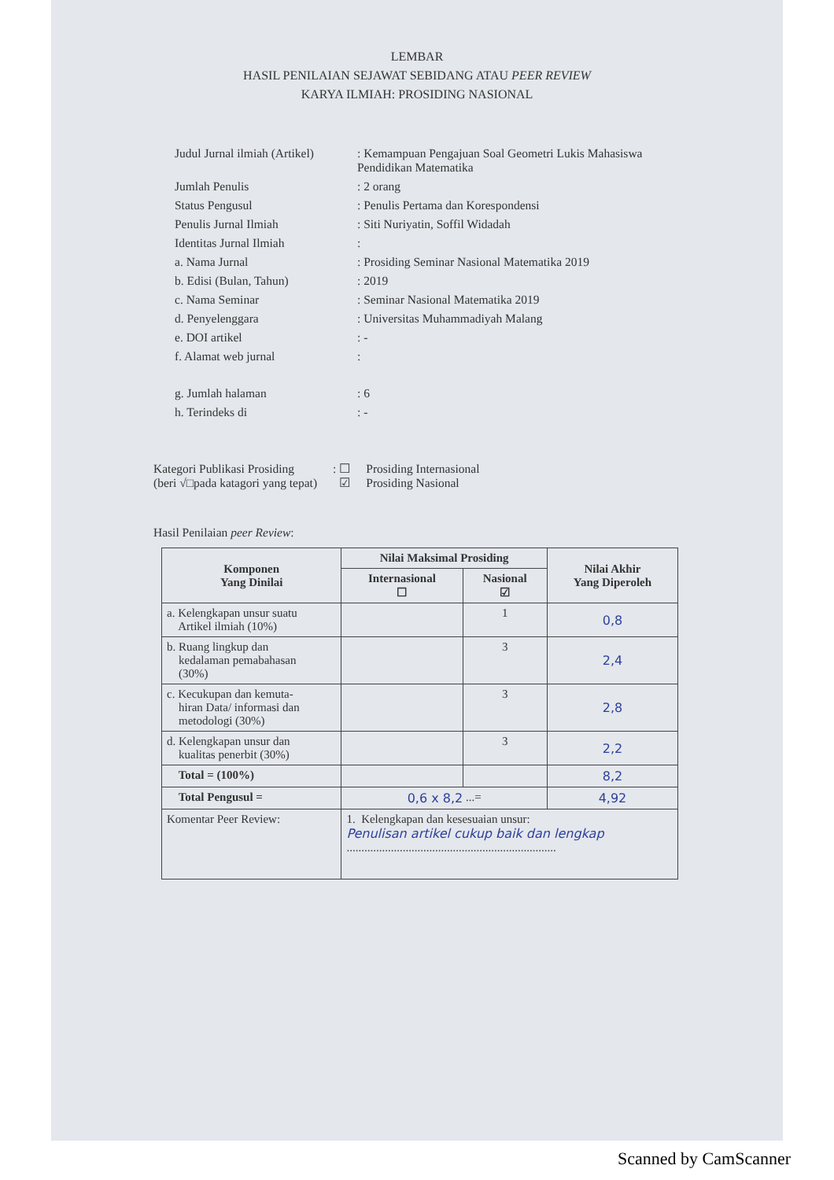LEMBAR
HASIL PENILAIAN SEJAWAT SEBIDANG ATAU PEER REVIEW
KARYA ILMIAH: PROSIDING NASIONAL
| Judul Jurnal ilmiah (Artikel) | : Kemampuan Pengajuan Soal Geometri Lukis Mahasiswa Pendidikan Matematika |
| Jumlah Penulis | : 2 orang |
| Status Pengusul | : Penulis Pertama dan Korespondensi |
| Penulis Jurnal Ilmiah | : Siti Nuriyatin, Soffil Widadah |
| Identitas Jurnal Ilmiah | : |
| a. Nama Jurnal | : Prosiding Seminar Nasional Matematika 2019 |
| b. Edisi (Bulan, Tahun) | : 2019 |
| c. Nama Seminar | : Seminar Nasional Matematika 2019 |
| d. Penyelenggara | : Universitas Muhammadiyah Malang |
| e. DOI artikel | : - |
| f. Alamat web jurnal | : |
| g. Jumlah halaman | : 6 |
| h. Terindeks di | : - |
Kategori Publikasi Prosiding
(beri √□pada katagori yang tepat)
: ☐
☑
Prosiding Internasional
Prosiding Nasional
Hasil Penilaian peer Review:
| Komponen Yang Dinilai | Nilai Maksimal Prosiding | | Nilai Akhir Yang Diperoleh |
| --- | --- | --- | --- |
| | Internasional ☐ | Nasional ☑ | |
| a. Kelengkapan unsur suatu Artikel ilmiah (10%) | | 1 | 0,8 |
| b. Ruang lingkup dan kedalaman pemabahasan (30%) | | 3 | 2,4 |
| c. Kecukupan dan kemuta- hiran Data/ informasi dan metodologi (30%) | | 3 | 2,8 |
| d. Kelengkapan unsur dan kualitas penerbit (30%) | | 3 | 2,2 |
| Total = (100%) | | | 8,2 |
| Total Pengusul = | 0,6 x 8,2 ...= | | 4,92 |
| Komentar Peer Review: | 1. Kelengkapan dan kesesuaian unsur: Penulisan artikel cukup baik dan lengkap ....................................................................... | | |
Scanned by CamScanner